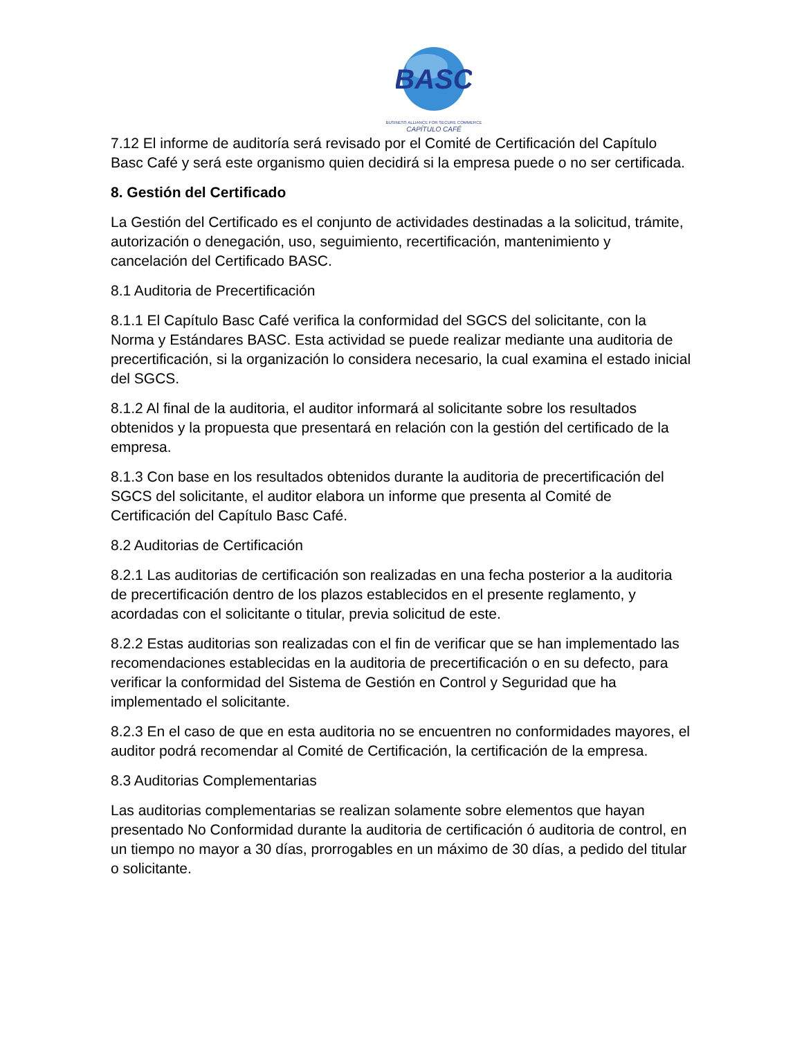BASC
BUSINESS ALLIANCE FOR SECURE COMMERCE
CAPÍTULO CAFÉ
7.12 El informe de auditoría será revisado por el Comité de Certificación del Capítulo Basc Café y será este organismo quien decidirá si la empresa puede o no ser certificada.
8. Gestión del Certificado
La Gestión del Certificado es el conjunto de actividades destinadas a la solicitud, trámite, autorización o denegación, uso, seguimiento, recertificación, mantenimiento y cancelación del Certificado BASC.
8.1 Auditoria de Precertificación
8.1.1 El Capítulo Basc Café verifica la conformidad del SGCS del solicitante, con la Norma y Estándares BASC. Esta actividad se puede realizar mediante una auditoria de precertificación, si la organización lo considera necesario, la cual examina el estado inicial del SGCS.
8.1.2 Al final de la auditoria, el auditor informará al solicitante sobre los resultados obtenidos y la propuesta que presentará en relación con la gestión del certificado de la empresa.
8.1.3 Con base en los resultados obtenidos durante la auditoria de precertificación del SGCS del solicitante, el auditor elabora un informe que presenta al Comité de Certificación del Capítulo Basc Café.
8.2 Auditorias de Certificación
8.2.1 Las auditorias de certificación son realizadas en una fecha posterior a la auditoria de precertificación dentro de los plazos establecidos en el presente reglamento, y acordadas con el solicitante o titular, previa solicitud de este.
8.2.2 Estas auditorias son realizadas con el fin de verificar que se han implementado las recomendaciones establecidas en la auditoria de precertificación o en su defecto, para verificar la conformidad del Sistema de Gestión en Control y Seguridad que ha implementado el solicitante.
8.2.3 En el caso de que en esta auditoria no se encuentren no conformidades mayores, el auditor podrá recomendar al Comité de Certificación, la certificación de la empresa.
8.3 Auditorias Complementarias
Las auditorias complementarias se realizan solamente sobre elementos que hayan presentado No Conformidad durante la auditoria de certificación ó auditoria de control, en un tiempo no mayor a 30 días, prorrogables en un máximo de 30 días, a pedido del titular o solicitante.